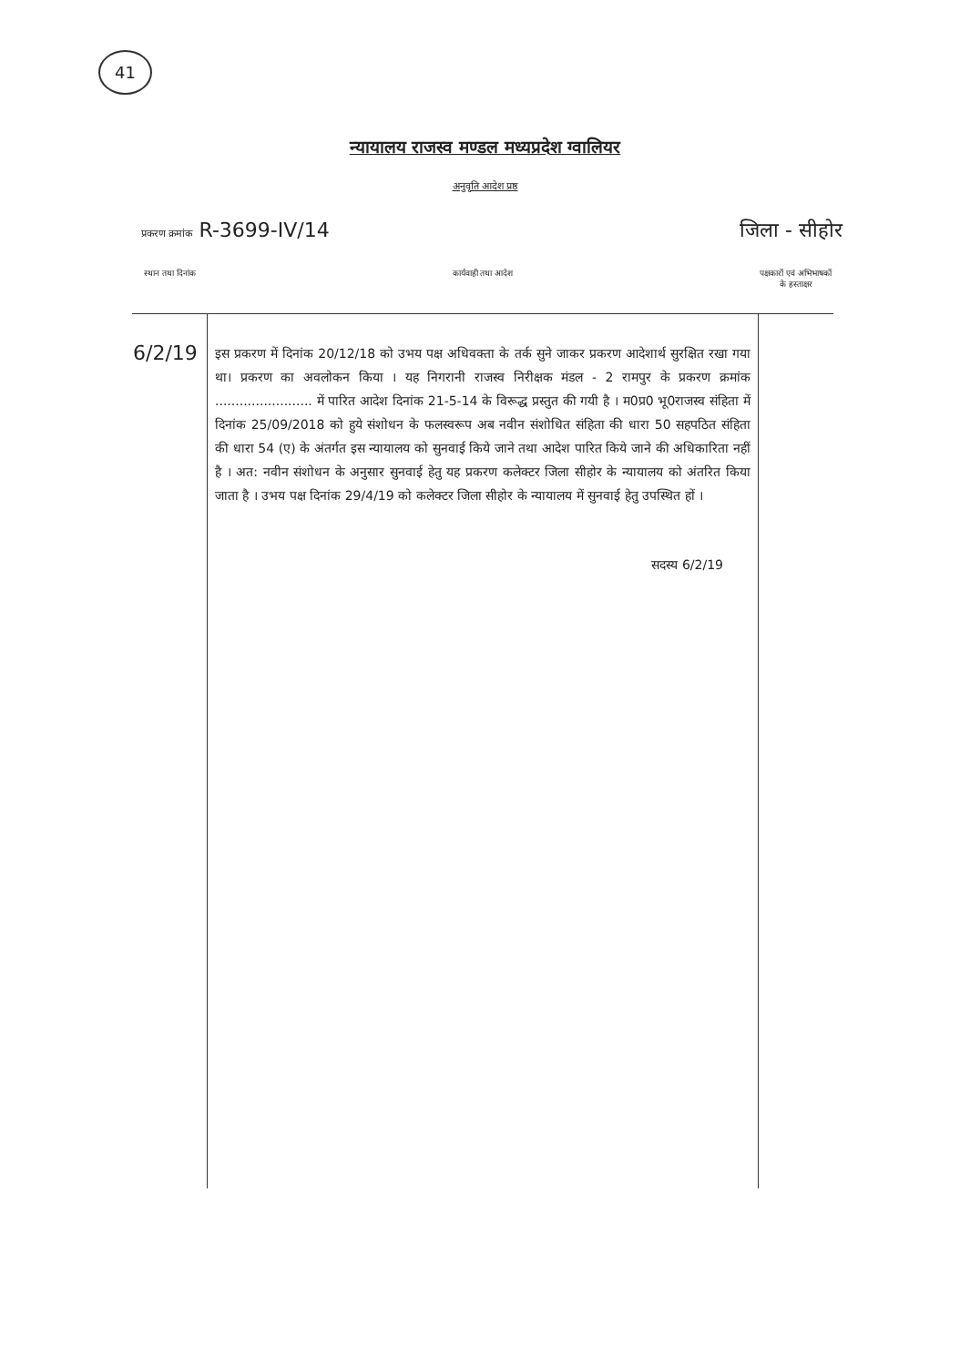41
न्यायालय राजस्व मण्डल मध्यप्रदेश ग्वालियर
अनुवृति आदेश प्रष्ठ
प्रकरण क्रमांक R-3699-IV/14 जिला - सीहोर
| स्थान तथा दिनांक | कार्यवाही तथा आदेश | पक्षकारों एवं अभिभाषकों के हस्ताक्षर |
| --- | --- | --- |
| 6/2/19 | इस प्रकरण में दिनांक 20/12/18 को उभय पक्ष अधिवक्ता के तर्क सुने जाकर प्रकरण आदेशार्थ सुरक्षित रखा गया था। प्रकरण का अवलोकन किया । यह निगरानी राजस्व निरीक्षक मंडल - 2 रामपुर के प्रकरण क्रमांक ........................ में पारित आदेश दिनांक 21-5-14 के विरूद्ध प्रस्तुत की गयी है । म0प्र0 भू0राजस्व संहिता में दिनांक 25/09/2018 को हुये संशोधन के फलस्वरूप अब नवीन संशोधित संहिता की धारा 50 सहपठित संहिता की धारा 54 (ए) के अंतर्गत इस न्यायालय को सुनवाई किये जाने तथा आदेश पारित किये जाने की अधिकारिता नहीं है । अत: नवीन संशोधन के अनुसार सुनवाई हेतु यह प्रकरण कलेक्टर जिला सीहोर के न्यायालय को अंतरित किया जाता है । उभय पक्ष दिनांक 29/4/19 को कलेक्टर जिला सीहोर के न्यायालय में सुनवाई हेतु उपस्थित हों । सदस्य 6/2/19 | |